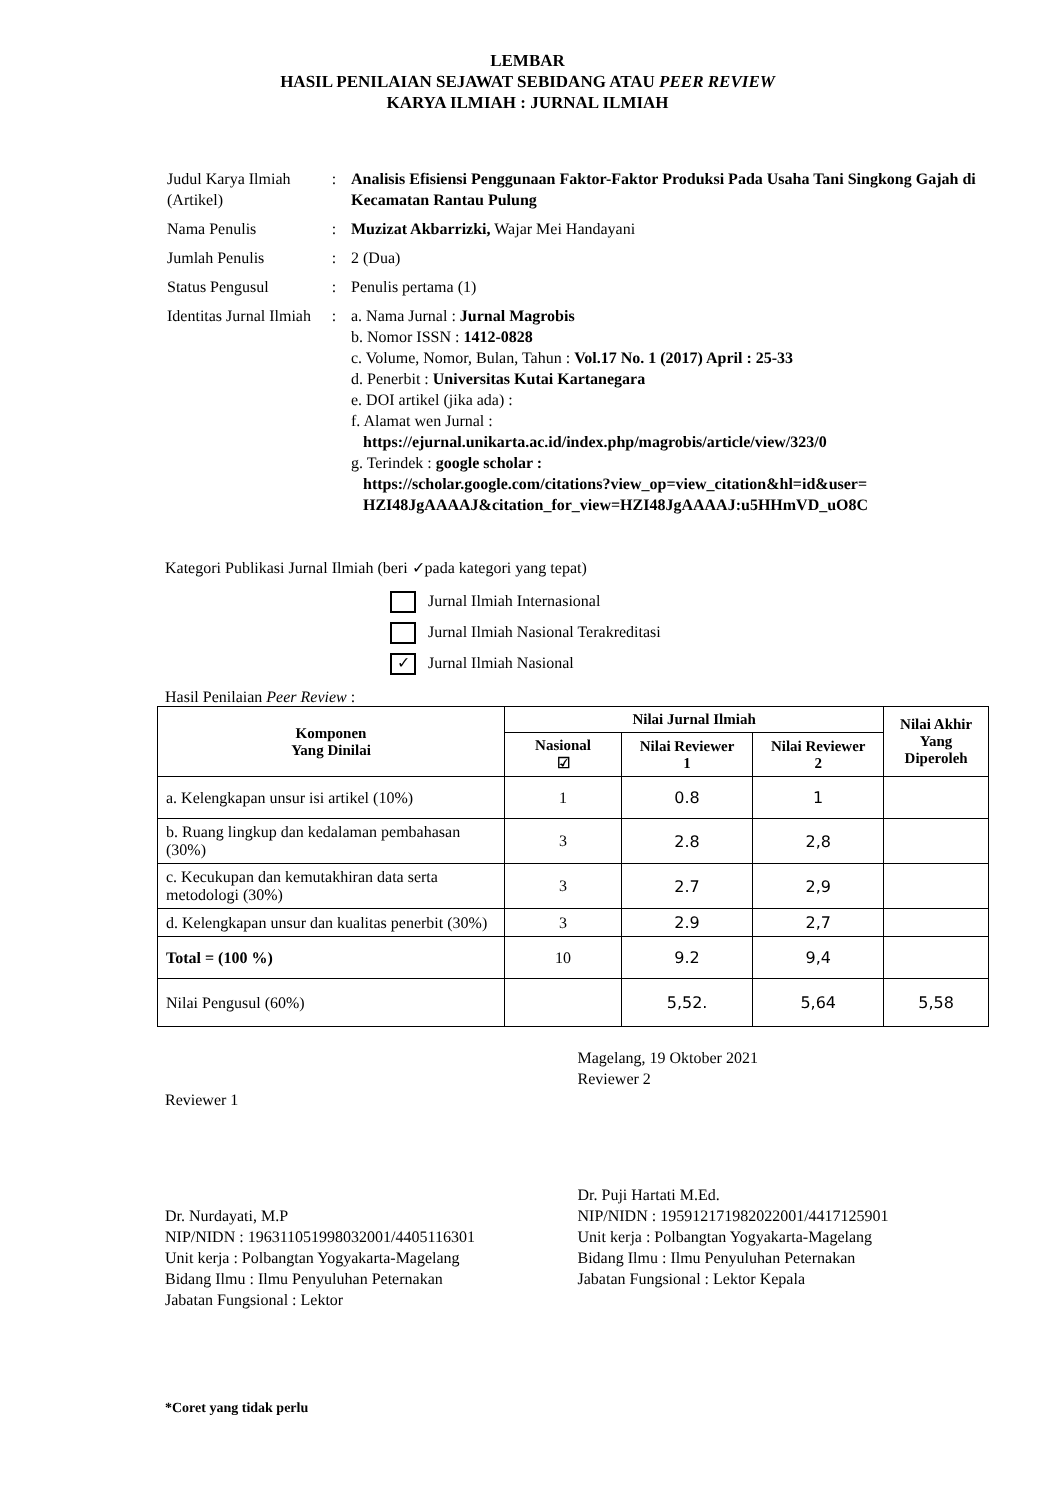LEMBAR
HASIL PENILAIAN SEJAWAT SEBIDANG ATAU PEER REVIEW
KARYA ILMIAH : JURNAL ILMIAH
| Judul Karya Ilmiah (Artikel) | : | Analisis Efisiensi Penggunaan Faktor-Faktor Produksi Pada Usaha Tani Singkong Gajah di Kecamatan Rantau Pulung |
| Nama Penulis | : | Muzizat Akbarrizki, Wajar Mei Handayani |
| Jumlah Penulis | : | 2 (Dua) |
| Status Pengusul | : | Penulis pertama (1) |
| Identitas Jurnal Ilmiah | : | a. Nama Jurnal : Jurnal Magrobis b. Nomor ISSN : 1412-0828 c. Volume, Nomor, Bulan, Tahun : Vol.17 No. 1 (2017) April : 25-33 d. Penerbit : Universitas Kutai Kartanegara e. DOI artikel (jika ada) : f. Alamat wen Jurnal : https://ejurnal.unikarta.ac.id/index.php/magrobis/article/view/323/0 g. Terindek : google scholar : https://scholar.google.com/citations?view_op=view_citation&hl=id&user= HZI48JgAAAAJ&citation_for_view=HZI48JgAAAAJ:u5HHmVD_uO8C |
Kategori Publikasi Jurnal Ilmiah (beri ✓pada kategori yang tepat)
Jurnal Ilmiah Internasional
Jurnal Ilmiah Nasional Terakreditasi
✓ Jurnal Ilmiah Nasional
Hasil Penilaian Peer Review :
| Komponen Yang Dinilai | Nilai Jurnal Ilmiah | | | Nilai Akhir Yang Diperoleh |
| --- | --- | --- | --- | --- |
| | Nasional ☑ | Nilai Reviewer 1 | Nilai Reviewer 2 | |
| a. Kelengkapan unsur isi artikel (10%) | 1 | 0.8 | 1 | |
| b. Ruang lingkup dan kedalaman pembahasan (30%) | 3 | 2.8 | 2,8 | |
| c. Kecukupan dan kemutakhiran data serta metodologi (30%) | 3 | 2.7 | 2,9 | |
| d. Kelengkapan unsur dan kualitas penerbit (30%) | 3 | 2.9 | 2,7 | |
| Total = (100 %) | 10 | 9.2 | 9,4 | |
| Nilai Pengusul (60%) | | 5,52. | 5,64 | 5,58 |
Reviewer 1
Dr. Nurdayati, M.P
NIP/NIDN : 196311051998032001/4405116301
Unit kerja : Polbangtan Yogyakarta-Magelang
Bidang Ilmu : Ilmu Penyuluhan Peternakan
Jabatan Fungsional : Lektor
Magelang, 19 Oktober 2021
Reviewer 2
Dr. Puji Hartati M.Ed.
NIP/NIDN : 195912171982022001/4417125901
Unit kerja : Polbangtan Yogyakarta-Magelang
Bidang Ilmu : Ilmu Penyuluhan Peternakan
Jabatan Fungsional : Lektor Kepala
*Coret yang tidak perlu